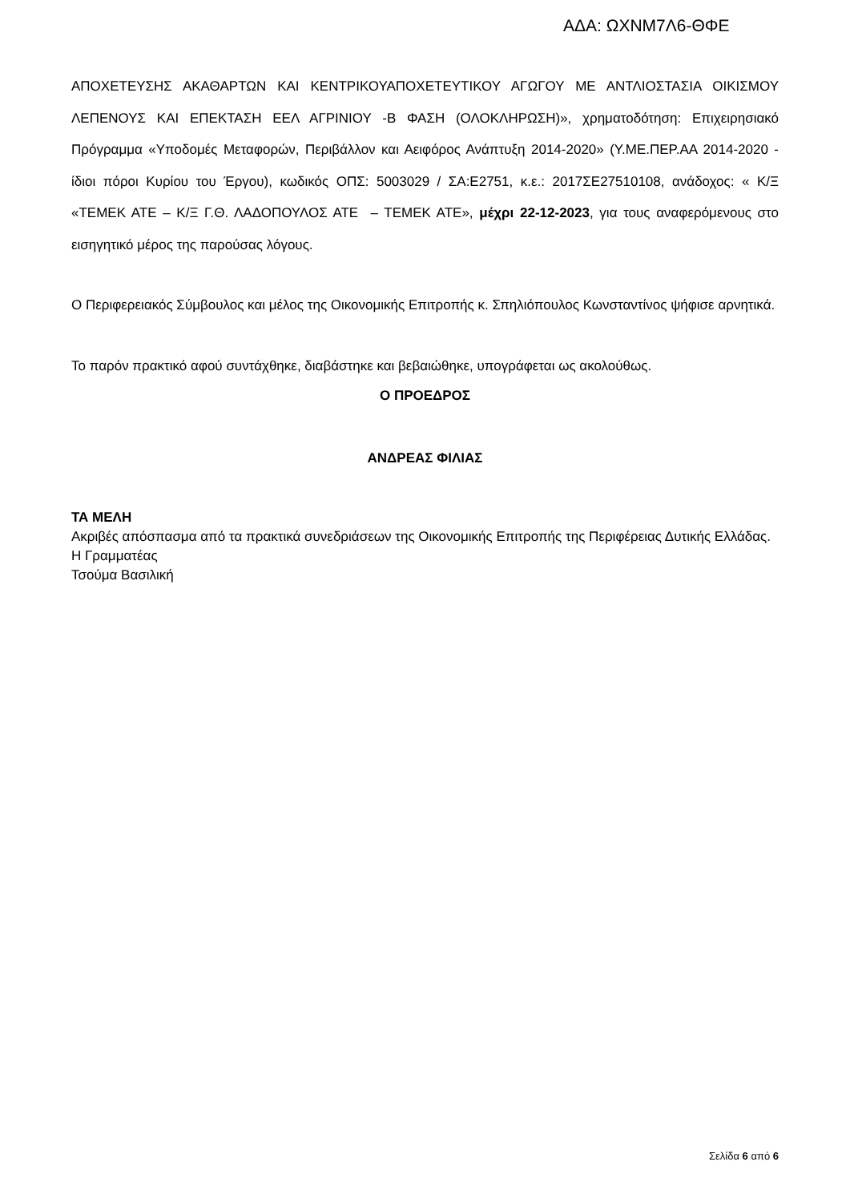ΑΔΑ: ΩΧΝΜ7Λ6-ΘΦΕ
ΑΠΟΧΕΤΕΥΣΗΣ ΑΚΑΘΑΡΤΩΝ ΚΑΙ ΚΕΝΤΡΙΚΟΥΑΠΟΧΕΤΕΥΤΙΚΟΥ ΑΓΩΓΟΥ ΜΕ ΑΝΤΛΙΟΣΤΑΣΙΑ ΟΙΚΙΣΜΟΥ ΛΕΠΕΝΟΥΣ ΚΑΙ ΕΠΕΚΤΑΣΗ ΕΕΛ ΑΓΡΙΝΙΟΥ -Β ΦΑΣΗ (ΟΛΟΚΛΗΡΩΣΗ)», χρηματοδότηση: Επιχειρησιακό Πρόγραμμα «Υποδομές Μεταφορών, Περιβάλλον και Αειφόρος Ανάπτυξη 2014-2020» (Υ.ΜΕ.ΠΕΡ.ΑΑ 2014-2020 - ίδιοι πόροι Κυρίου του Έργου), κωδικός ΟΠΣ: 5003029 / ΣΑ:Ε2751, κ.ε.: 2017ΣΕ27510108, ανάδοχος: « Κ/Ξ «ΤΕΜΕΚ ΑΤΕ – Κ/Ξ Γ.Θ. ΛΑΔΟΠΟΥΛΟΣ ΑΤΕ – ΤΕΜΕΚ ΑΤΕ», μέχρι 22-12-2023, για τους αναφερόμενους στο εισηγητικό μέρος της παρούσας λόγους.
Ο Περιφερειακός Σύμβουλος και μέλος της Οικονομικής Επιτροπής κ. Σπηλιόπουλος Κωνσταντίνος ψήφισε αρνητικά.
Το παρόν πρακτικό αφού συντάχθηκε, διαβάστηκε και βεβαιώθηκε, υπογράφεται ως ακολούθως.
Ο ΠΡΟΕΔΡΟΣ
ΑΝΔΡΕΑΣ ΦΙΛΙΑΣ
ΤΑ ΜΕΛΗ
Ακριβές απόσπασμα από τα πρακτικά συνεδριάσεων της Οικονομικής Επιτροπής της Περιφέρειας Δυτικής Ελλάδας.
Η Γραμματέας
Τσούμα Βασιλική
Σελίδα 6 από 6